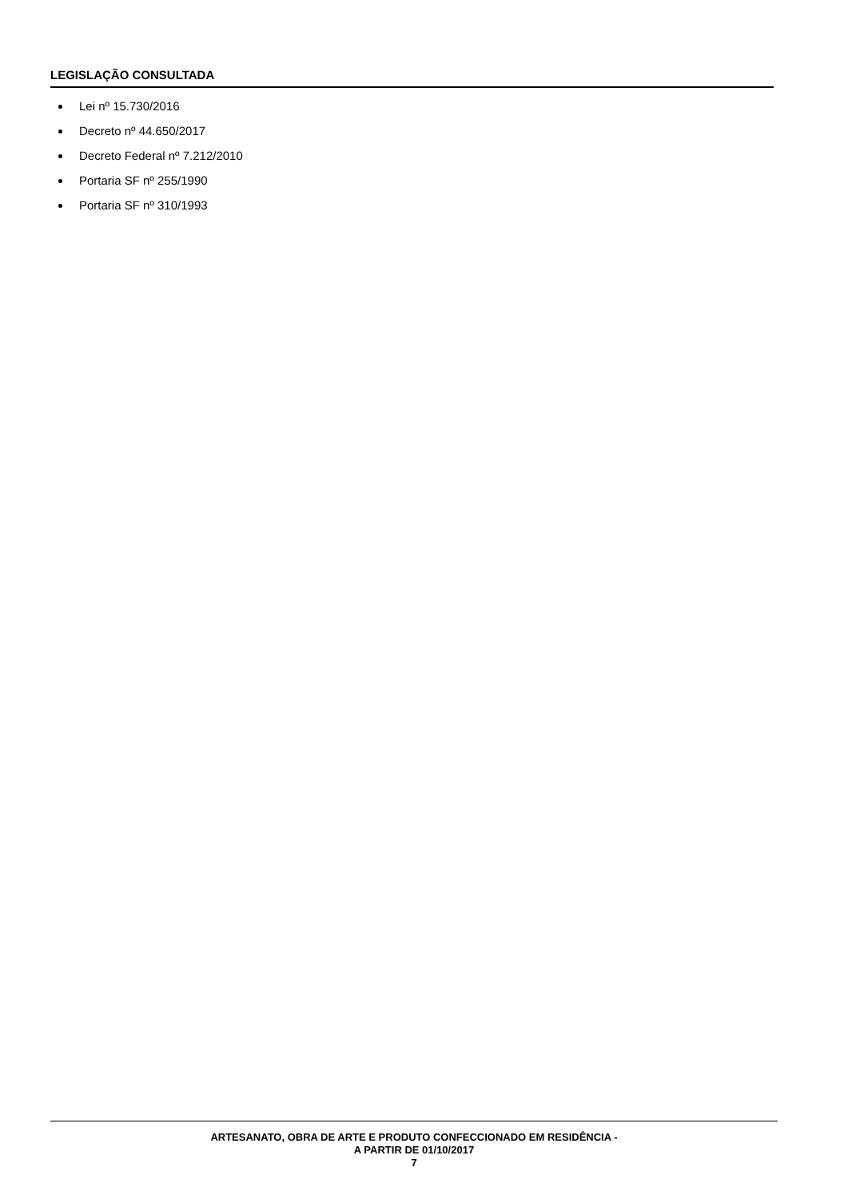LEGISLAÇÃO CONSULTADA
Lei nº 15.730/2016
Decreto nº 44.650/2017
Decreto Federal nº 7.212/2010
Portaria SF nº 255/1990
Portaria SF nº 310/1993
ARTESANATO, OBRA DE ARTE E PRODUTO CONFECCIONADO EM RESIDÊNCIA -
A PARTIR DE 01/10/2017
7